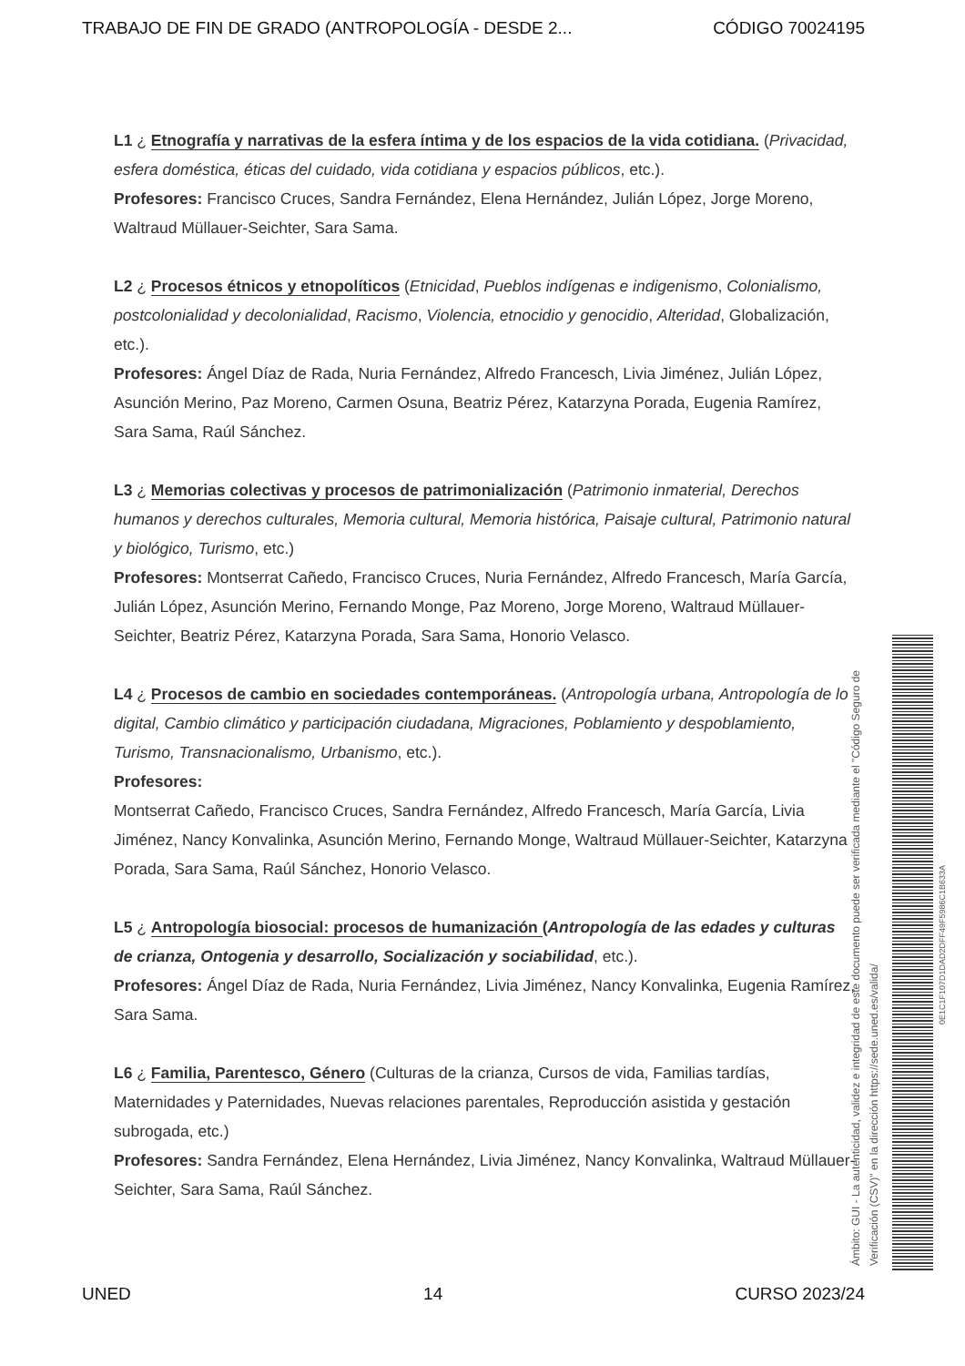TRABAJO DE FIN DE GRADO (ANTROPOLOGÍA - DESDE 2... CÓDIGO 70024195
L1 ¿ Etnografía y narrativas de la esfera íntima y de los espacios de la vida cotidiana. (Privacidad, esfera doméstica, éticas del cuidado, vida cotidiana y espacios públicos, etc.).
Profesores: Francisco Cruces, Sandra Fernández, Elena Hernández, Julián López, Jorge Moreno, Waltraud Müllauer-Seichter, Sara Sama.
L2 ¿ Procesos étnicos y etnopolíticos (Etnicidad, Pueblos indígenas e indigenismo, Colonialismo, postcolonialidad y decolonialidad, Racismo, Violencia, etnocidio y genocidio, Alteridad, Globalización, etc.).
Profesores: Ángel Díaz de Rada, Nuria Fernández, Alfredo Francesch, Livia Jiménez, Julián López, Asunción Merino, Paz Moreno, Carmen Osuna, Beatriz Pérez, Katarzyna Porada, Eugenia Ramírez, Sara Sama, Raúl Sánchez.
L3 ¿ Memorias colectivas y procesos de patrimonialización (Patrimonio inmaterial, Derechos humanos y derechos culturales, Memoria cultural, Memoria histórica, Paisaje cultural, Patrimonio natural y biológico, Turismo, etc.)
Profesores: Montserrat Cañedo, Francisco Cruces, Nuria Fernández, Alfredo Francesch, María García, Julián López, Asunción Merino, Fernando Monge, Paz Moreno, Jorge Moreno, Waltraud Müllauer-Seichter, Beatriz Pérez, Katarzyna Porada, Sara Sama, Honorio Velasco.
L4 ¿ Procesos de cambio en sociedades contemporáneas. (Antropología urbana, Antropología de lo digital, Cambio climático y participación ciudadana, Migraciones, Poblamiento y despoblamiento, Turismo, Transnacionalismo, Urbanismo, etc.).
Profesores:
Montserrat Cañedo, Francisco Cruces, Sandra Fernández, Alfredo Francesch, María García, Livia Jiménez, Nancy Konvalinka, Asunción Merino, Fernando Monge, Waltraud Müllauer-Seichter, Katarzyna Porada, Sara Sama, Raúl Sánchez, Honorio Velasco.
L5 ¿ Antropología biosocial: procesos de humanización (Antropología de las edades y culturas de crianza, Ontogenia y desarrollo, Socialización y sociabilidad, etc.).
Profesores: Ángel Díaz de Rada, Nuria Fernández, Livia Jiménez, Nancy Konvalinka, Eugenia Ramírez, Sara Sama.
L6 ¿ Familia, Parentesco, Género (Culturas de la crianza, Cursos de vida, Familias tardías, Maternidades y Paternidades, Nuevas relaciones parentales, Reproducción asistida y gestación subrogada, etc.)
Profesores: Sandra Fernández, Elena Hernández, Livia Jiménez, Nancy Konvalinka, Waltraud Müllauer-Seichter, Sara Sama, Raúl Sánchez.
Ámbito: GUI - La autenticidad, validez e integridad de este documento puede ser verificada mediante el "Código Seguro de Verificación (CSV)" en la dirección https://sede.uned.es/valida/
0E1C1F107D1DAD2DFF49F5986C1B633A
UNED 14 CURSO 2023/24